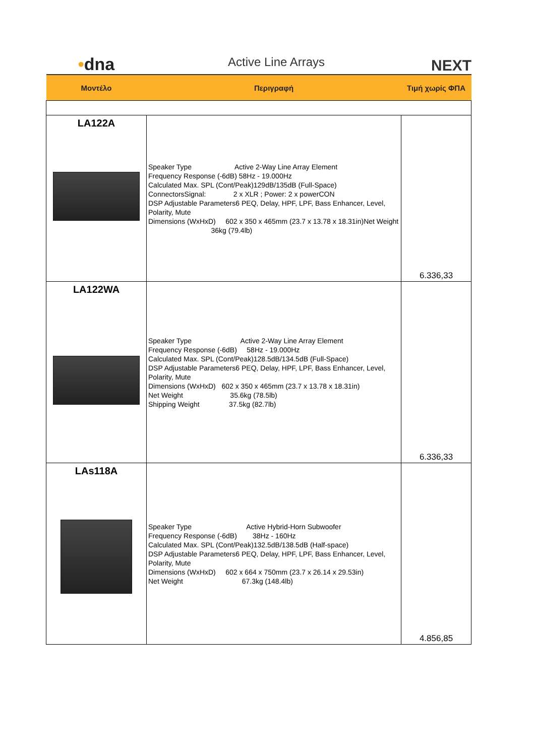•dna
Active Line Arrays
NEXT
| Μοντέλο | Περιγραφή | Τιμή χωρίς ΦΠΑ |
| --- | --- | --- |
| LA122A | Speaker Type Active 2-Way Line Array Element Frequency Response (-6dB) 58Hz - 19.000Hz Calculated Max. SPL (Cont/Peak)129dB/135dB (Full-Space) ConnectorsSignal: 2 x XLR ; Power: 2 x powerCON DSP Adjustable Parameters6 PEQ, Delay, HPF, LPF, Bass Enhancer, Level, Polarity, Mute Dimensions (WxHxD) 602 x 350 x 465mm (23.7 x 13.78 x 18.31in)Net Weight 36kg (79.4lb) | 6.336,33 |
| LA122WA | Speaker Type Active 2-Way Line Array Element Frequency Response (-6dB) 58Hz - 19.000Hz Calculated Max. SPL (Cont/Peak)128.5dB/134.5dB (Full-Space) DSP Adjustable Parameters6 PEQ, Delay, HPF, LPF, Bass Enhancer, Level, Polarity, Mute Dimensions (WxHxD) 602 x 350 x 465mm (23.7 x 13.78 x 18.31in) Net Weight 35.6kg (78.5lb) Shipping Weight 37.5kg (82.7lb) | 6.336,33 |
| LAs118A | Speaker Type Active Hybrid-Horn Subwoofer Frequency Response (-6dB) 38Hz - 160Hz Calculated Max. SPL (Cont/Peak)132.5dB/138.5dB (Half-space) DSP Adjustable Parameters6 PEQ, Delay, HPF, LPF, Bass Enhancer, Level, Polarity, Mute Dimensions (WxHxD) 602 x 664 x 750mm (23.7 x 26.14 x 29.53in) Net Weight 67.3kg (148.4lb) | 4.856,85 |